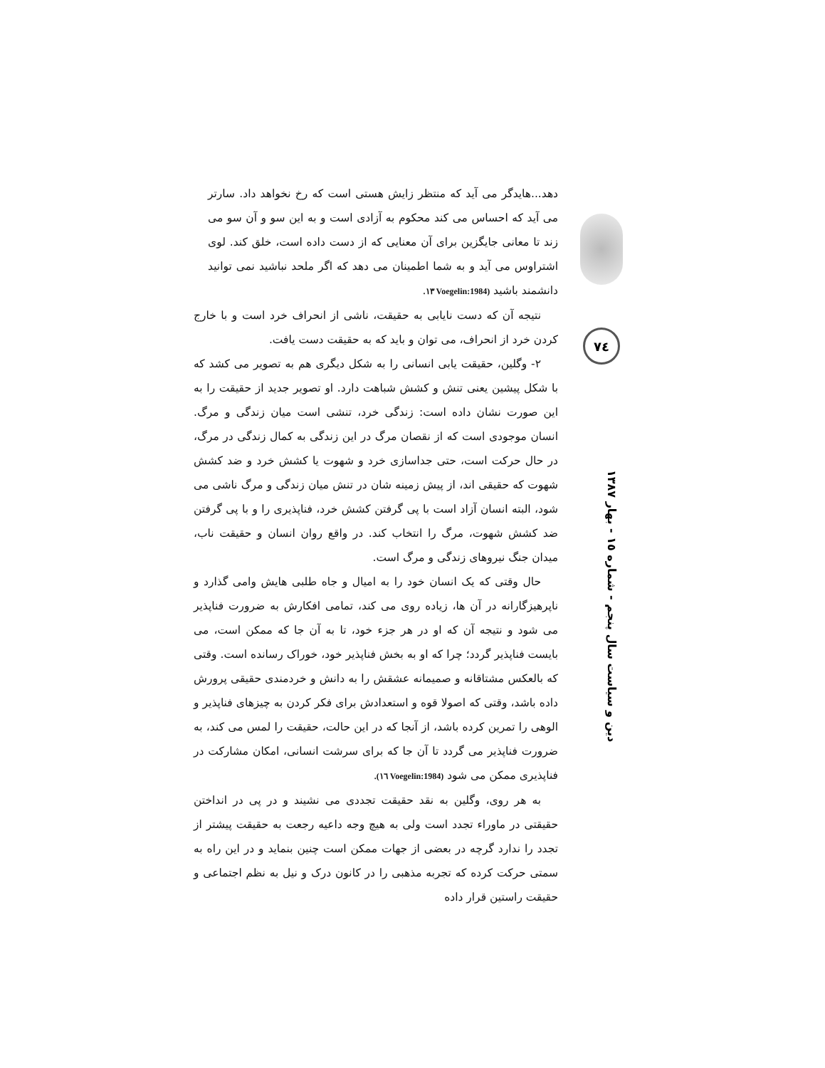دهد...هایدگر می آید که منتظر زایش هستی است که رخ نخواهد داد. سارتر می آید که احساس می کند محکوم به آزادی است و به این سو و آن سو می زند تا معانی جایگزین برای آن معنایی که از دست داده است، خلق کند. لوی اشتراوس می آید و به شما اطمینان می دهد که اگر ملحد نباشید نمی توانید دانشمند باشید (Voegelin:1984 ١٣.
نتیجه آن که دست نایابی به حقیقت، ناشی از انحراف خرد است و با خارج کردن خرد از انحراف، می توان و باید که به حقیقت دست یافت.
٢- وگلین، حقیقت یابی انسانی را به شکل دیگری هم به تصویر می کشد که با شکل پیشین یعنی تنش و کشش شباهت دارد. او تصویر جدید از حقیقت را به این صورت نشان داده است: زندگی خرد، تنشی است میان زندگی و مرگ. انسان موجودی است که از نقصان مرگ در این زندگی به کمال زندگی در مرگ، در حال حرکت است، حتی جداسازی خرد و شهوت یا کشش خرد و ضد کشش شهوت که حقیقی اند، از پیش زمینه شان در تنش میان زندگی و مرگ ناشی می شود، البته انسان آزاد است با پی گرفتن کشش خرد، فناپذیری را و با پی گرفتن ضد کشش شهوت، مرگ را انتخاب کند. در واقع روان انسان و حقیقت ناب، میدان جنگ نیروهای زندگی و مرگ است.
حال وقتی که یک انسان خود را به امیال و جاه طلبی هایش وامی گذارد و ناپرهیزگارانه در آن ها، زیاده روی می کند، تمامی افکارش به ضرورت فناپذیر می شود و نتیجه آن که او در هر جزء خود، تا به آن جا که ممکن است، می بایست فناپذیر گردد؛ چرا که او به بخش فناپذیر خود، خوراک رسانده است. وقتی که بالعکس مشتاقانه و صمیمانه عشقش را به دانش و خردمندی حقیقی پرورش داده باشد، وقتی که اصولا قوه و استعدادش برای فکر کردن به چیزهای فناپذیر و الوهی را تمرین کرده باشد، از آنجا که در این حالت، حقیقت را لمس می کند، به ضرورت فناپذیر می گردد تا آن جا که برای سرشت انسانی، امکان مشارکت در فناپذیری ممکن می شود (Voegelin:1984 ١٦).
به هر روی، وگلین به نقد حقیقت تجددی می نشیند و در پی در انداختن حقیقتی در ماوراء تجدد است ولی به هیچ وجه داعیه رجعت به حقیقت پیشتر از تجدد را ندارد گرچه در بعضی از جهات ممکن است چنین بنماید و در این راه به سمتی حرکت کرده که تجربه مذهبی را در کانون درک و نیل به نظم اجتماعی و حقیقت راستین قرار داده
٧٤
دین و سیاست سال پنجم - شماره ١٥ - بهار ١٣٨٧